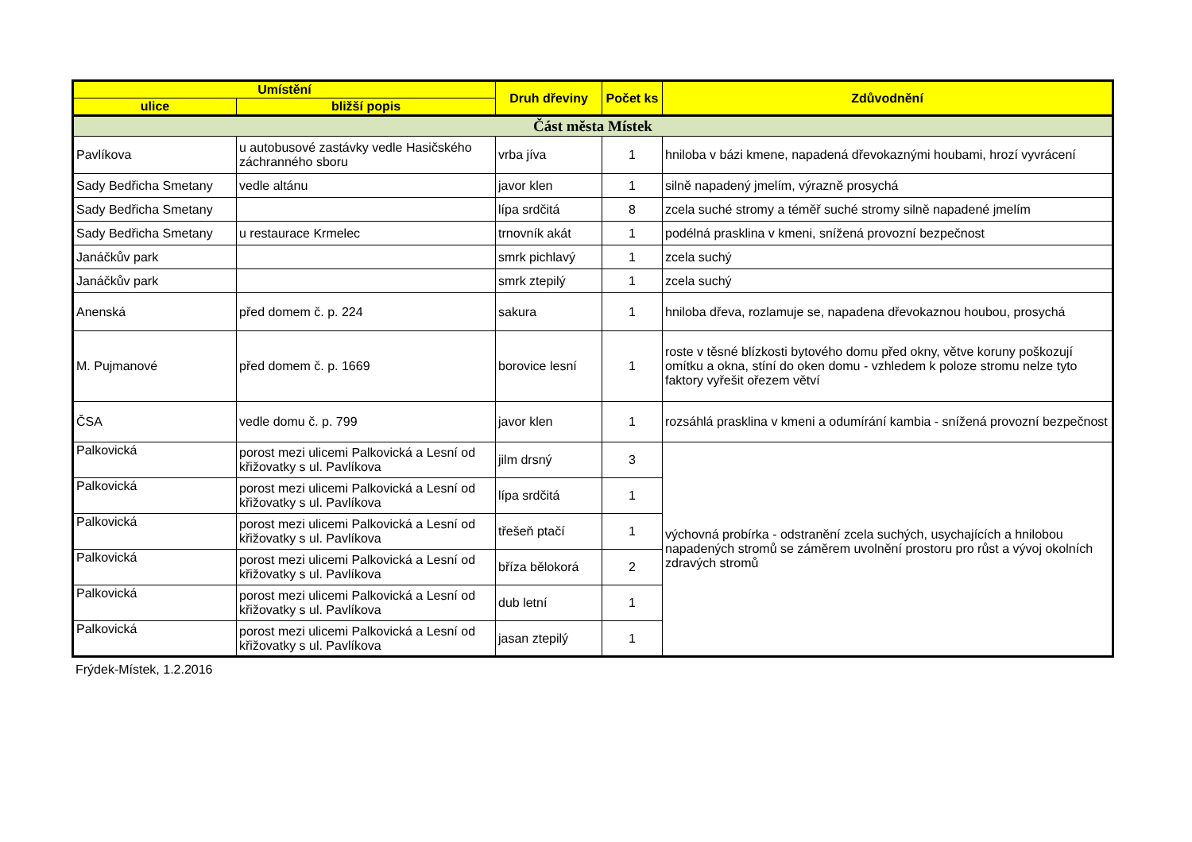| Umístění | | Druh dřeviny | Počet ks | Zdůvodnění |
| --- | --- | --- | --- | --- |
| ulice | bližší popis | | | |
| Část města Místek | | | | |
| Pavlíkova | u autobusové zastávky vedle Hasičského záchranného sboru | vrba jíva | 1 | hniloba v bázi kmene, napadená dřevokaznými houbami, hrozí vyvrácení |
| Sady Bedřicha Smetany | vedle altánu | javor klen | 1 | silně napadený jmelím, výrazně prosychá |
| Sady Bedřicha Smetany | | lípa srdčitá | 8 | zcela suché stromy a téměř suché stromy silně napadené jmelím |
| Sady Bedřicha Smetany | u restaurace Krmelec | trnovník akát | 1 | podélná prasklina v kmeni, snížená provozní bezpečnost |
| Janáčkův park | | smrk pichlavý | 1 | zcela suchý |
| Janáčkův park | | smrk ztepilý | 1 | zcela suchý |
| Anenská | před domem č. p. 224 | sakura | 1 | hniloba dřeva, rozlamuje se, napadena dřevokaznou houbou, prosychá |
| M. Pujmanové | před domem č. p. 1669 | borovice lesní | 1 | roste v těsné blízkosti bytového domu před okny, větve koruny poškozují omítku a okna, stíní do oken domu - vzhledem k poloze stromu nelze tyto faktory vyřešit ořezem větví |
| ČSA | vedle domu č. p. 799 | javor klen | 1 | rozsáhlá prasklina v kmeni a odumírání kambia - snížená provozní bezpečnost |
| Palkovická | porost mezi ulicemi Palkovická a Lesní od křižovatky s ul. Pavlíkova | jilm drsný | 3 | výchovná probírka - odstranění zcela suchých, usychajících a hnilobou napadených stromů se záměrem uvolnění prostoru pro růst a vývoj okolních zdravých stromů |
| Palkovická | porost mezi ulicemi Palkovická a Lesní od křižovatky s ul. Pavlíkova | lípa srdčitá | 1 | |
| Palkovická | porost mezi ulicemi Palkovická a Lesní od křižovatky s ul. Pavlíkova | třešeň ptačí | 1 | |
| Palkovická | porost mezi ulicemi Palkovická a Lesní od křižovatky s ul. Pavlíkova | bříza bělokorá | 2 | |
| Palkovická | porost mezi ulicemi Palkovická a Lesní od křižovatky s ul. Pavlíkova | dub letní | 1 | |
| Palkovická | porost mezi ulicemi Palkovická a Lesní od křižovatky s ul. Pavlíkova | jasan ztepilý | 1 | |
Frýdek-Místek, 1.2.2016